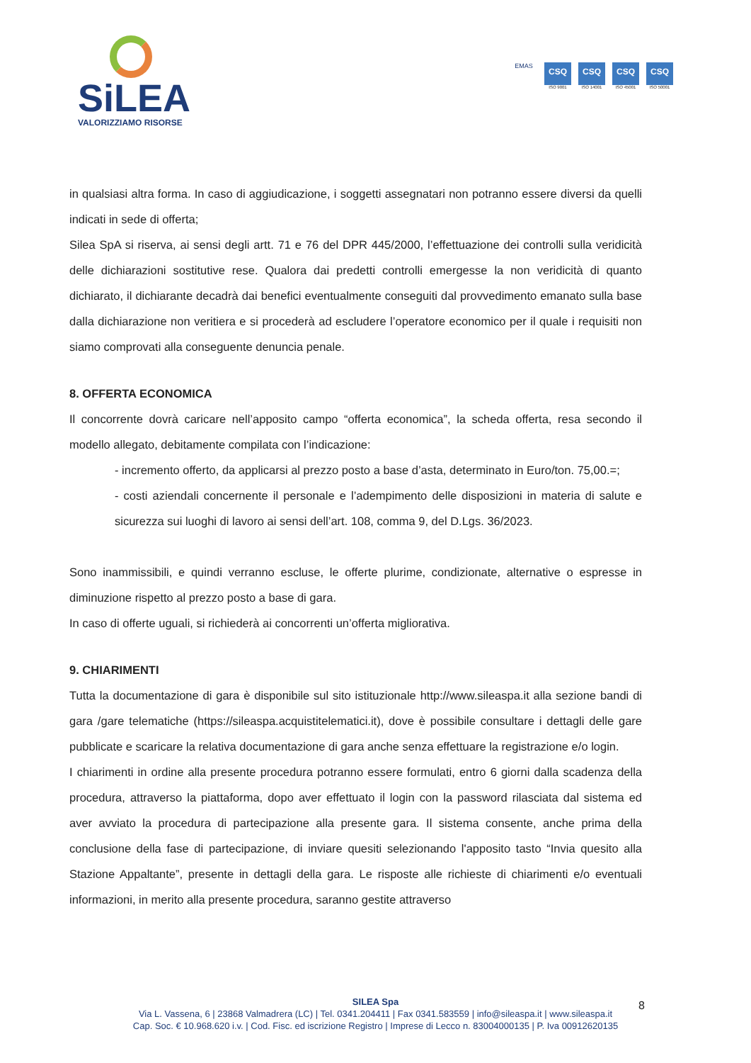SiLEA
VALORIZZIAMO RISORSE
EMAS
CSQ
ISO 9001
CSQ
ISO 14001
CSQ
ISO 45001
CSQ
ISO 50001
in qualsiasi altra forma. In caso di aggiudicazione, i soggetti assegnatari non potranno essere diversi da quelli indicati in sede di offerta;
Silea SpA si riserva, ai sensi degli artt. 71 e 76 del DPR 445/2000, l’effettuazione dei controlli sulla veridicità delle dichiarazioni sostitutive rese. Qualora dai predetti controlli emergesse la non veridicità di quanto dichiarato, il dichiarante decadrà dai benefici eventualmente conseguiti dal provvedimento emanato sulla base dalla dichiarazione non veritiera e si procederà ad escludere l’operatore economico per il quale i requisiti non siamo comprovati alla conseguente denuncia penale.
8. OFFERTA ECONOMICA
Il concorrente dovrà caricare nell’apposito campo “offerta economica”, la scheda offerta, resa secondo il modello allegato, debitamente compilata con l’indicazione:
- incremento offerto, da applicarsi al prezzo posto a base d’asta, determinato in Euro/ton. 75,00.=;
- costi aziendali concernente il personale e l’adempimento delle disposizioni in materia di salute e sicurezza sui luoghi di lavoro ai sensi dell’art. 108, comma 9, del D.Lgs. 36/2023.
Sono inammissibili, e quindi verranno escluse, le offerte plurime, condizionate, alternative o espresse in diminuzione rispetto al prezzo posto a base di gara.
In caso di offerte uguali, si richiederà ai concorrenti un’offerta migliorativa.
9. CHIARIMENTI
Tutta la documentazione di gara è disponibile sul sito istituzionale http://www.sileaspa.it alla sezione bandi di gara /gare telematiche (https://sileaspa.acquistitelematici.it), dove è possibile consultare i dettagli delle gare pubblicate e scaricare la relativa documentazione di gara anche senza effettuare la registrazione e/o login.
I chiarimenti in ordine alla presente procedura potranno essere formulati, entro 6 giorni dalla scadenza della procedura, attraverso la piattaforma, dopo aver effettuato il login con la password rilasciata dal sistema ed aver avviato la procedura di partecipazione alla presente gara. Il sistema consente, anche prima della conclusione della fase di partecipazione, di inviare quesiti selezionando l'apposito tasto “Invia quesito alla Stazione Appaltante”, presente in dettagli della gara. Le risposte alle richieste di chiarimenti e/o eventuali informazioni, in merito alla presente procedura, saranno gestite attraverso
SILEA Spa
Via L. Vassena, 6 | 23868 Valmadrera (LC) | Tel. 0341.204411 | Fax 0341.583559 | info@sileaspa.it | www.sileaspa.it
Cap. Soc. € 10.968.620 i.v. | Cod. Fisc. ed iscrizione Registro | Imprese di Lecco n. 83004000135 | P. Iva 00912620135
8